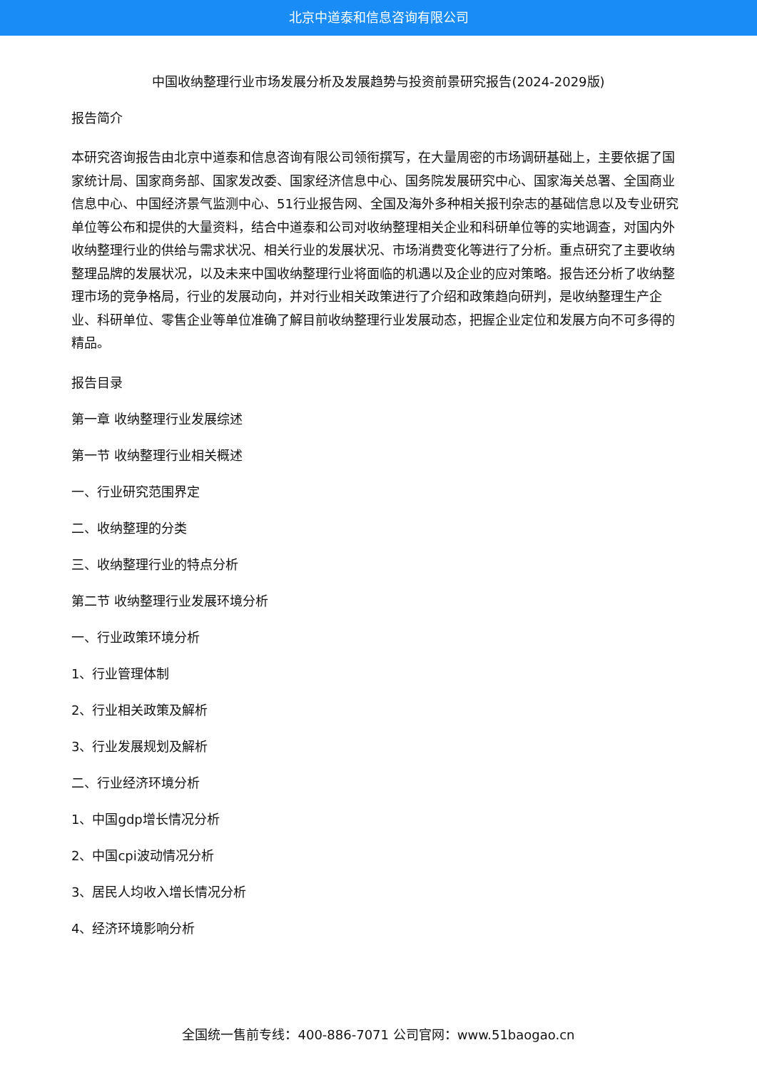北京中道泰和信息咨询有限公司
中国收纳整理行业市场发展分析及发展趋势与投资前景研究报告(2024-2029版)
报告简介
本研究咨询报告由北京中道泰和信息咨询有限公司领衔撰写，在大量周密的市场调研基础上，主要依据了国家统计局、国家商务部、国家发改委、国家经济信息中心、国务院发展研究中心、国家海关总署、全国商业信息中心、中国经济景气监测中心、51行业报告网、全国及海外多种相关报刊杂志的基础信息以及专业研究单位等公布和提供的大量资料，结合中道泰和公司对收纳整理相关企业和科研单位等的实地调查，对国内外收纳整理行业的供给与需求状况、相关行业的发展状况、市场消费变化等进行了分析。重点研究了主要收纳整理品牌的发展状况，以及未来中国收纳整理行业将面临的机遇以及企业的应对策略。报告还分析了收纳整理市场的竞争格局，行业的发展动向，并对行业相关政策进行了介绍和政策趋向研判，是收纳整理生产企业、科研单位、零售企业等单位准确了解目前收纳整理行业发展动态，把握企业定位和发展方向不可多得的精品。
报告目录
第一章 收纳整理行业发展综述
第一节 收纳整理行业相关概述
一、行业研究范围界定
二、收纳整理的分类
三、收纳整理行业的特点分析
第二节 收纳整理行业发展环境分析
一、行业政策环境分析
1、行业管理体制
2、行业相关政策及解析
3、行业发展规划及解析
二、行业经济环境分析
1、中国gdp增长情况分析
2、中国cpi波动情况分析
3、居民人均收入增长情况分析
4、经济环境影响分析
全国统一售前专线：400-886-7071 公司官网：www.51baogao.cn